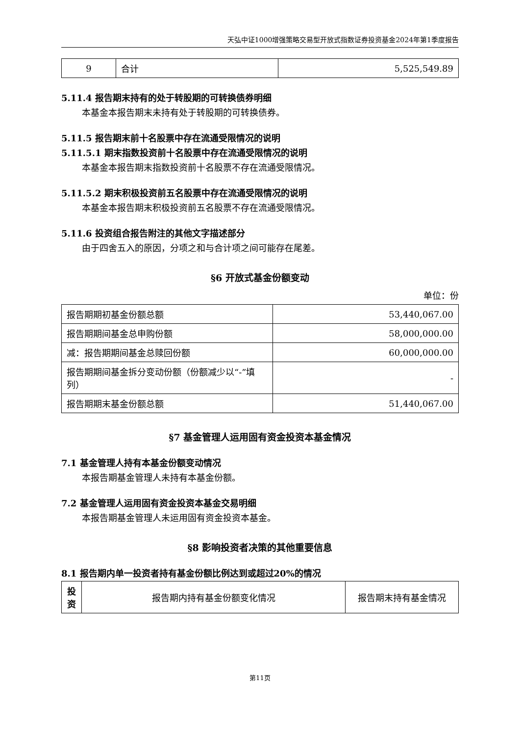天弘中证1000增强策略交易型开放式指数证券投资基金2024年第1季度报告
| 9 | 合计 | 5,525,549.89 |
5.11.4 报告期末持有的处于转股期的可转换债券明细
本基金本报告期末未持有处于转股期的可转换债券。
5.11.5 报告期末前十名股票中存在流通受限情况的说明
5.11.5.1 期末指数投资前十名股票中存在流通受限情况的说明
本基金本报告期末指数投资前十名股票不存在流通受限情况。
5.11.5.2 期末积极投资前五名股票中存在流通受限情况的说明
本基金本报告期末积极投资前五名股票不存在流通受限情况。
5.11.6 投资组合报告附注的其他文字描述部分
由于四舍五入的原因，分项之和与合计项之间可能存在尾差。
§6 开放式基金份额变动
单位：份
| 报告期期初基金份额总额 | 53,440,067.00 |
| 报告期期间基金总申购份额 | 58,000,000.00 |
| 减：报告期期间基金总赎回份额 | 60,000,000.00 |
| 报告期期间基金拆分变动份额（份额减少以“-”填列） | - |
| 报告期期末基金份额总额 | 51,440,067.00 |
§7 基金管理人运用固有资金投资本基金情况
7.1 基金管理人持有本基金份额变动情况
本报告期基金管理人未持有本基金份额。
7.2 基金管理人运用固有资金投资本基金交易明细
本报告期基金管理人未运用固有资金投资本基金。
§8 影响投资者决策的其他重要信息
8.1 报告期内单一投资者持有基金份额比例达到或超过20%的情况
| 投资 | 报告期内持有基金份额变化情况 | 报告期末持有基金情况 |
第11页